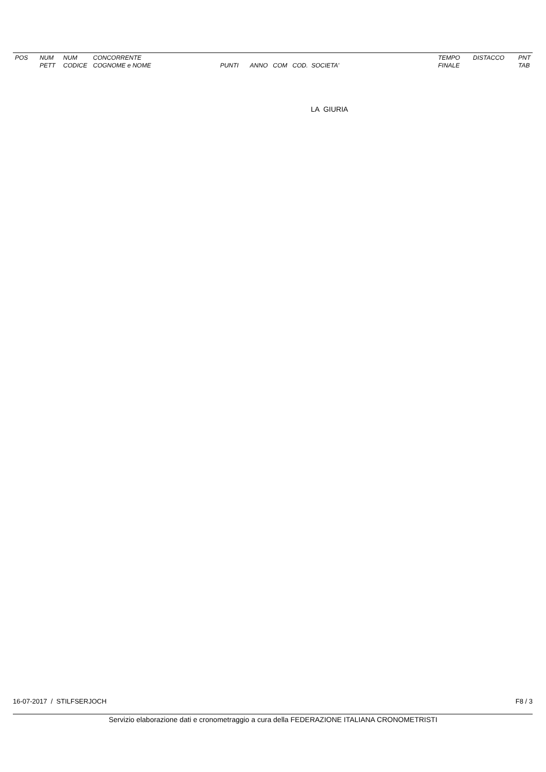| POS | NUM PETT | NUM CODICE | CONCORRENTE COGNOME e NOME | PUNTI | ANNO COM COD. SOCIETA' | TEMPO FINALE | DISTACCO | PNT TAB |
| --- | --- | --- | --- | --- | --- | --- | --- | --- |
LA GIURIA
16-07-2017 / STILFSERJOCH F8 / 3
Servizio elaborazione dati e cronometraggio a cura della FEDERAZIONE ITALIANA CRONOMETRISTI